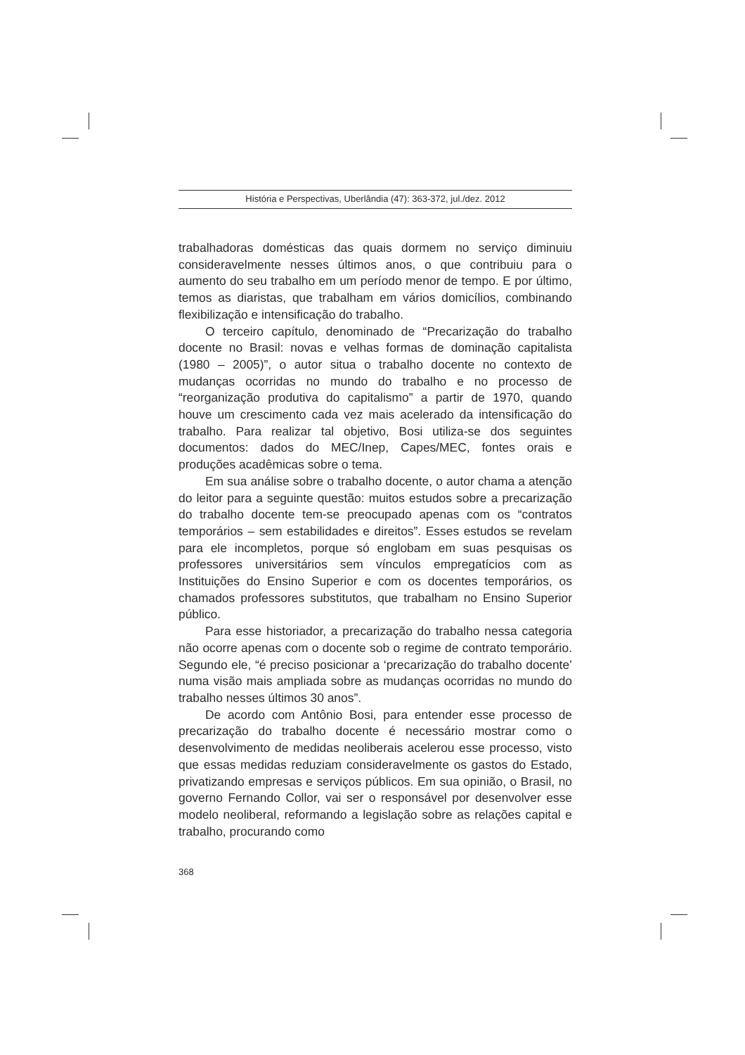História e Perspectivas, Uberlândia (47): 363-372, jul./dez. 2012
trabalhadoras domésticas das quais dormem no serviço diminuiu consideravelmente nesses últimos anos, o que contribuiu para o aumento do seu trabalho em um período menor de tempo. E por último, temos as diaristas, que trabalham em vários domicílios, combinando flexibilização e intensificação do trabalho.
O terceiro capítulo, denominado de “Precarização do trabalho docente no Brasil: novas e velhas formas de dominação capitalista (1980 – 2005)”, o autor situa o trabalho docente no contexto de mudanças ocorridas no mundo do trabalho e no processo de “reorganização produtiva do capitalismo” a partir de 1970, quando houve um crescimento cada vez mais acelerado da intensificação do trabalho. Para realizar tal objetivo, Bosi utiliza-se dos seguintes documentos: dados do MEC/Inep, Capes/MEC, fontes orais e produções acadêmicas sobre o tema.
Em sua análise sobre o trabalho docente, o autor chama a atenção do leitor para a seguinte questão: muitos estudos sobre a precarização do trabalho docente tem-se preocupado apenas com os “contratos temporários – sem estabilidades e direitos”. Esses estudos se revelam para ele incompletos, porque só englobam em suas pesquisas os professores universitários sem vínculos empregatícios com as Instituições do Ensino Superior e com os docentes temporários, os chamados professores substitutos, que trabalham no Ensino Superior público.
Para esse historiador, a precarização do trabalho nessa categoria não ocorre apenas com o docente sob o regime de contrato temporário. Segundo ele, “é preciso posicionar a ‘precarização do trabalho docente’ numa visão mais ampliada sobre as mudanças ocorridas no mundo do trabalho nesses últimos 30 anos”.
De acordo com Antônio Bosi, para entender esse processo de precarização do trabalho docente é necessário mostrar como o desenvolvimento de medidas neoliberais acelerou esse processo, visto que essas medidas reduziam consideravelmente os gastos do Estado, privatizando empresas e serviços públicos. Em sua opinião, o Brasil, no governo Fernando Collor, vai ser o responsável por desenvolver esse modelo neoliberal, reformando a legislação sobre as relações capital e trabalho, procurando como
368